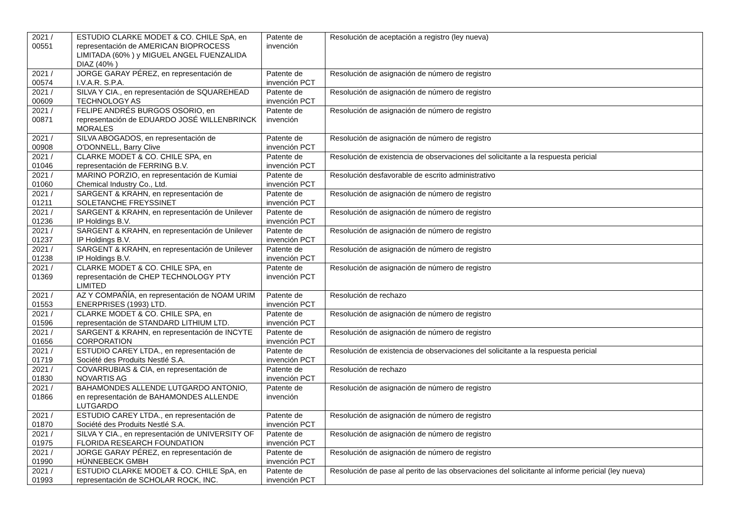| 2021 / 00551 | ESTUDIO CLARKE MODET & CO. CHILE SpA, en representación de AMERICAN BIOPROCESS LIMITADA (60% ) y MIGUEL ANGEL FUENZALIDA DIAZ (40% ) | Patente de invención | Resolución de aceptación a registro (ley nueva) |
| 2021 / 00574 | JORGE GARAY PÉREZ, en representación de I.V.A.R. S.P.A. | Patente de invención PCT | Resolución de asignación de número de registro |
| 2021 / 00609 | SILVA Y CIA., en representación de SQUAREHEAD TECHNOLOGY AS | Patente de invención PCT | Resolución de asignación de número de registro |
| 2021 / 00871 | FELIPE ANDRÉS BURGOS OSORIO, en representación de EDUARDO JOSÉ WILLENBRINCK MORALES | Patente de invención | Resolución de asignación de número de registro |
| 2021 / 00908 | SILVA ABOGADOS, en representación de O'DONNELL, Barry Clive | Patente de invención PCT | Resolución de asignación de número de registro |
| 2021 / 01046 | CLARKE MODET & CO. CHILE SPA, en representación de FERRING B.V. | Patente de invención PCT | Resolución de existencia de observaciones del solicitante a la respuesta pericial |
| 2021 / 01060 | MARINO PORZIO, en representación de Kumiai Chemical Industry Co., Ltd. | Patente de invención PCT | Resolución desfavorable de escrito administrativo |
| 2021 / 01211 | SARGENT & KRAHN, en representación de SOLETANCHE FREYSSINET | Patente de invención PCT | Resolución de asignación de número de registro |
| 2021 / 01236 | SARGENT & KRAHN, en representación de Unilever IP Holdings B.V. | Patente de invención PCT | Resolución de asignación de número de registro |
| 2021 / 01237 | SARGENT & KRAHN, en representación de Unilever IP Holdings B.V. | Patente de invención PCT | Resolución de asignación de número de registro |
| 2021 / 01238 | SARGENT & KRAHN, en representación de Unilever IP Holdings B.V. | Patente de invención PCT | Resolución de asignación de número de registro |
| 2021 / 01369 | CLARKE MODET & CO. CHILE SPA, en representación de CHEP TECHNOLOGY PTY LIMITED | Patente de invención PCT | Resolución de asignación de número de registro |
| 2021 / 01553 | AZ Y COMPAÑÍA, en representación de NOAM URIM ENERPRISES (1993) LTD. | Patente de invención PCT | Resolución de rechazo |
| 2021 / 01596 | CLARKE MODET & CO. CHILE SPA, en representación de STANDARD LITHIUM LTD. | Patente de invención PCT | Resolución de asignación de número de registro |
| 2021 / 01656 | SARGENT & KRAHN, en representación de INCYTE CORPORATION | Patente de invención PCT | Resolución de asignación de número de registro |
| 2021 / 01719 | ESTUDIO CAREY LTDA., en representación de Société des Produits Nestlé S.A. | Patente de invención PCT | Resolución de existencia de observaciones del solicitante a la respuesta pericial |
| 2021 / 01830 | COVARRUBIAS & CIA, en representación de NOVARTIS AG | Patente de invención PCT | Resolución de rechazo |
| 2021 / 01866 | BAHAMONDES ALLENDE LUTGARDO ANTONIO, en representación de BAHAMONDES ALLENDE LUTGARDO | Patente de invención | Resolución de asignación de número de registro |
| 2021 / 01870 | ESTUDIO CAREY LTDA., en representación de Société des Produits Nestlé S.A. | Patente de invención PCT | Resolución de asignación de número de registro |
| 2021 / 01975 | SILVA Y CIA., en representación de UNIVERSITY OF FLORIDA RESEARCH FOUNDATION | Patente de invención PCT | Resolución de asignación de número de registro |
| 2021 / 01990 | JORGE GARAY PÉREZ, en representación de HÜNNEBECK GMBH | Patente de invención PCT | Resolución de asignación de número de registro |
| 2021 / 01993 | ESTUDIO CLARKE MODET & CO. CHILE SpA, en representación de SCHOLAR ROCK, INC. | Patente de invención PCT | Resolución de pase al perito de las observaciones del solicitante al informe pericial (ley nueva) |